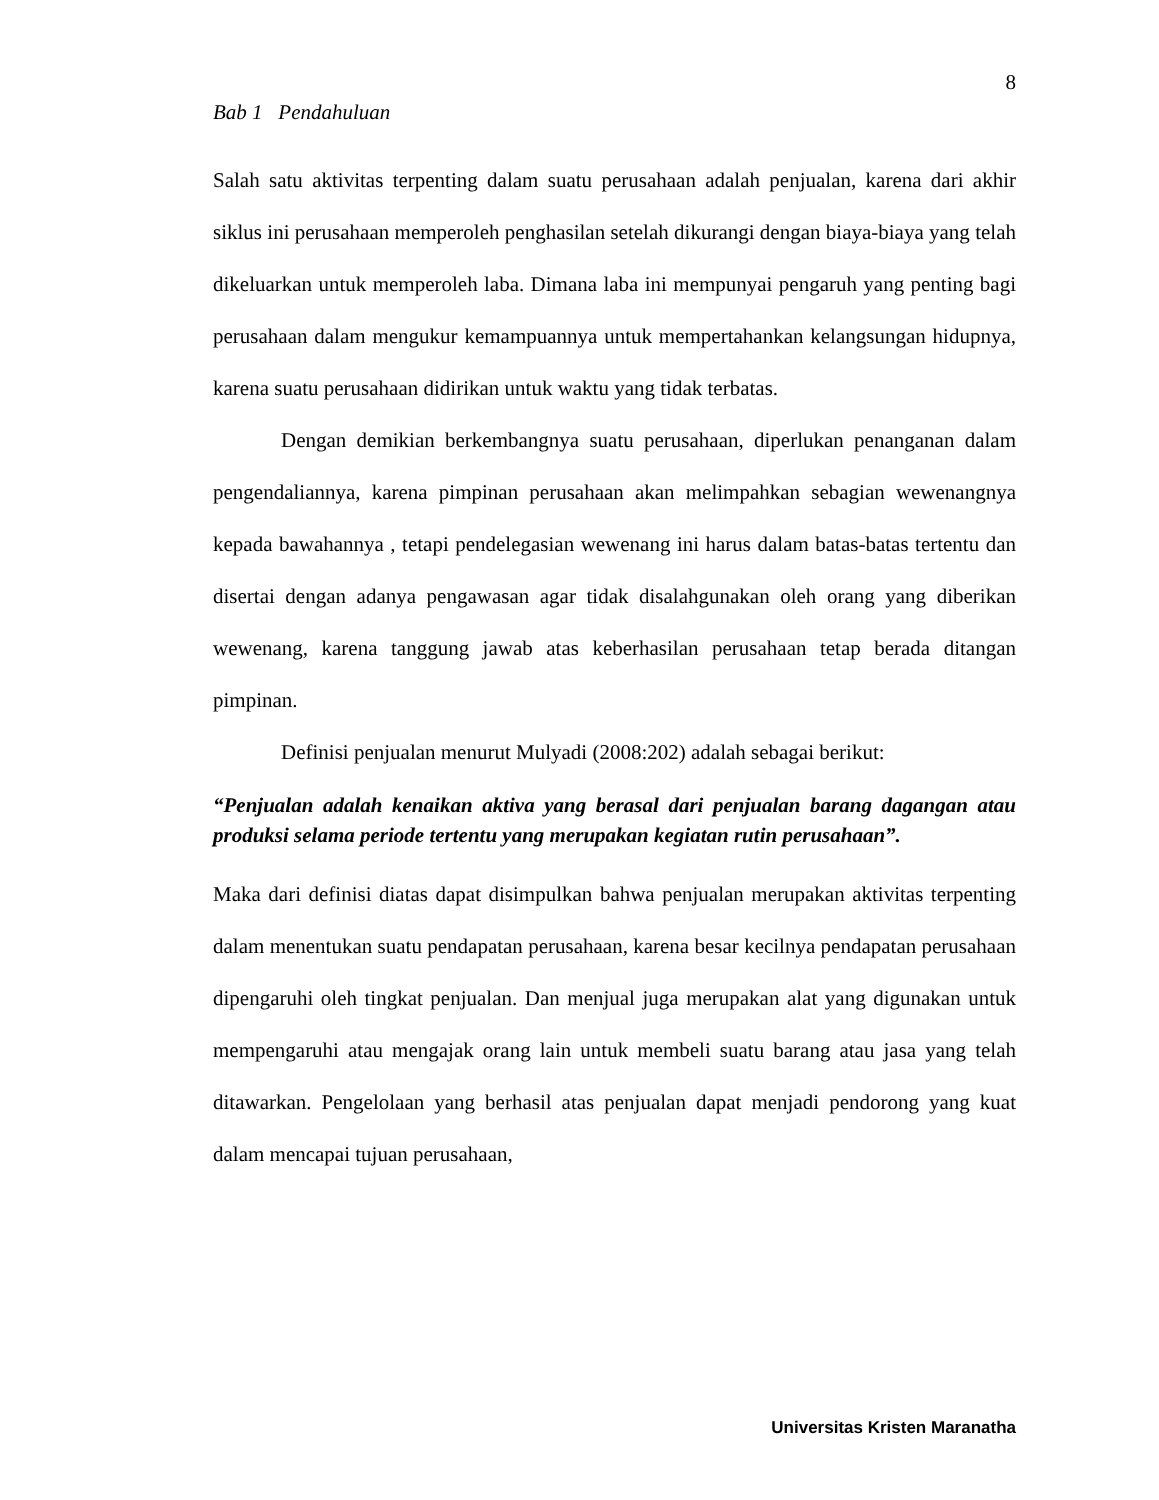8
Bab 1 Pendahuluan
Salah satu aktivitas terpenting dalam suatu perusahaan adalah penjualan, karena dari akhir siklus ini perusahaan memperoleh penghasilan setelah dikurangi dengan biaya-biaya yang telah dikeluarkan untuk memperoleh laba. Dimana laba ini mempunyai pengaruh yang penting bagi perusahaan dalam mengukur kemampuannya untuk mempertahankan kelangsungan hidupnya, karena suatu perusahaan didirikan untuk waktu yang tidak terbatas.
Dengan demikian berkembangnya suatu perusahaan, diperlukan penanganan dalam pengendaliannya, karena pimpinan perusahaan akan melimpahkan sebagian wewenangnya kepada bawahannya , tetapi pendelegasian wewenang ini harus dalam batas-batas tertentu dan disertai dengan adanya pengawasan agar tidak disalahgunakan oleh orang yang diberikan wewenang, karena tanggung jawab atas keberhasilan perusahaan tetap berada ditangan pimpinan.
Definisi penjualan menurut Mulyadi (2008:202) adalah sebagai berikut:
“Penjualan adalah kenaikan aktiva yang berasal dari penjualan barang dagangan atau produksi selama periode tertentu yang merupakan kegiatan rutin perusahaan”.
Maka dari definisi diatas dapat disimpulkan bahwa penjualan merupakan aktivitas terpenting dalam menentukan suatu pendapatan perusahaan, karena besar kecilnya pendapatan perusahaan dipengaruhi oleh tingkat penjualan. Dan menjual juga merupakan alat yang digunakan untuk mempengaruhi atau mengajak orang lain untuk membeli suatu barang atau jasa yang telah ditawarkan. Pengelolaan yang berhasil atas penjualan dapat menjadi pendorong yang kuat dalam mencapai tujuan perusahaan,
Universitas Kristen Maranatha